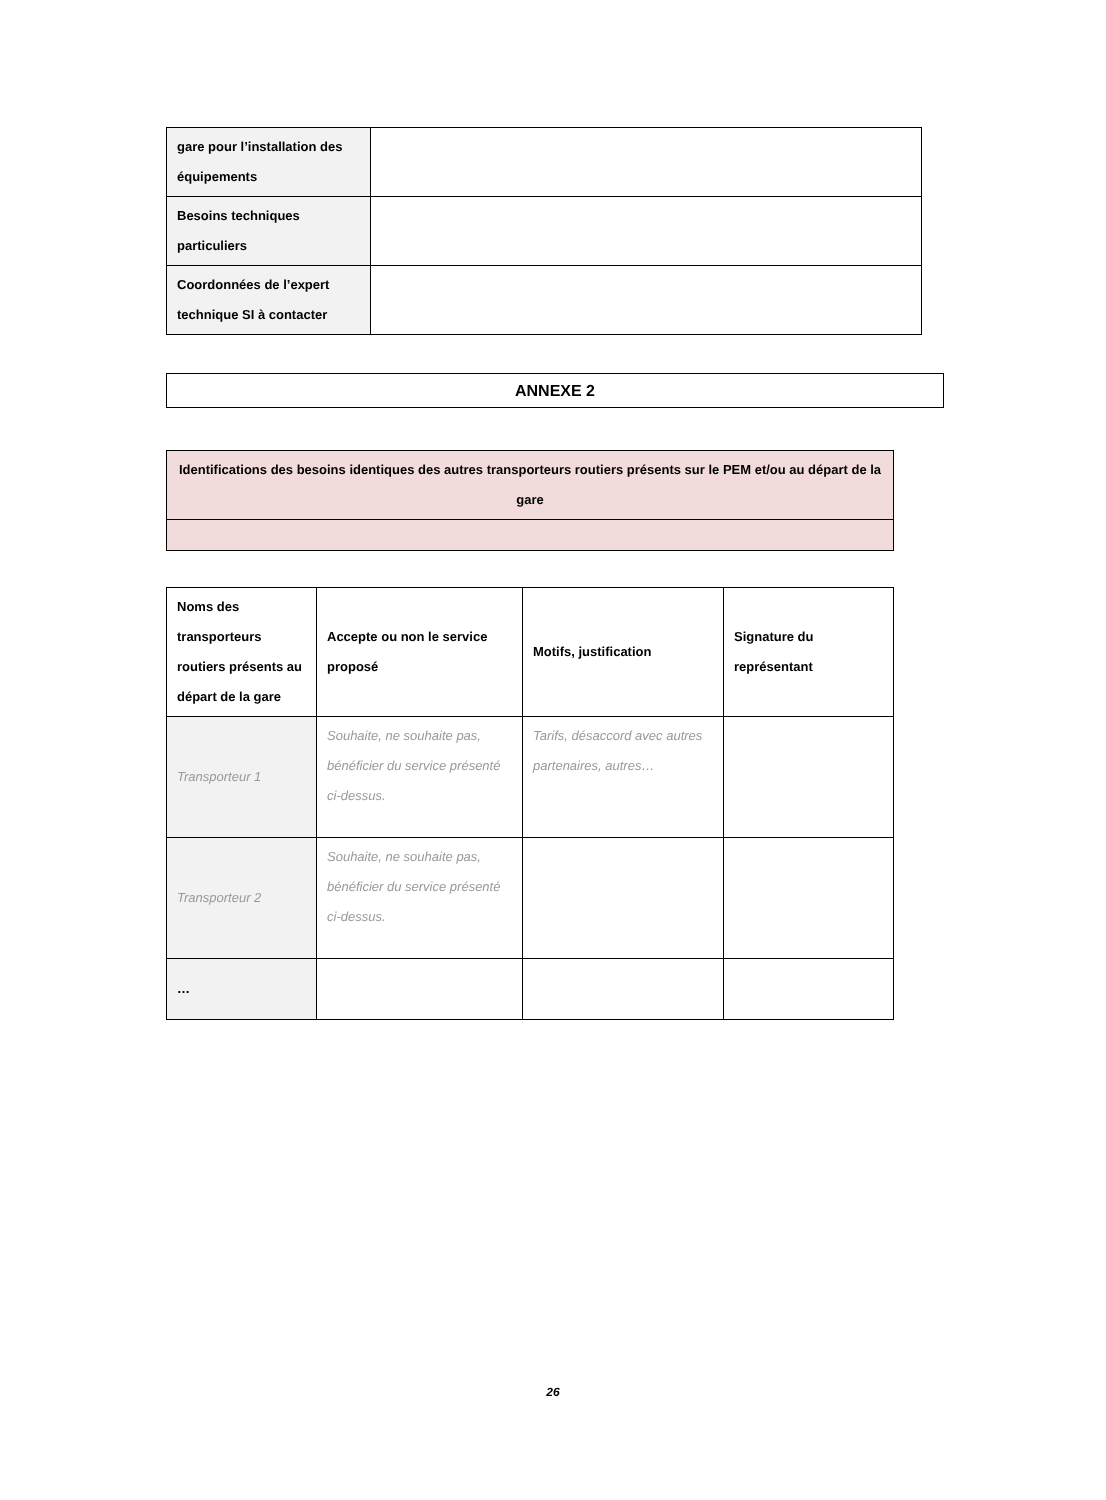| gare pour l’installation des équipements | |
| Besoins techniques particuliers | |
| Coordonnées de l’expert technique SI à contacter | |
ANNEXE 2
| Identifications des besoins identiques des autres transporteurs routiers présents sur le PEM et/ou au départ de la gare |
| --- |
| Noms des transporteurs routiers présents au départ de la gare | Accepte ou non le service proposé | Motifs, justification | Signature du représentant |
| --- | --- | --- | --- |
| Transporteur 1 | Souhaite, ne souhaite pas, bénéficier du service présenté ci-dessus. | Tarifs, désaccord avec autres partenaires, autres… | |
| Transporteur 2 | Souhaite, ne souhaite pas, bénéficier du service présenté ci-dessus. | | |
| … | | | |
26